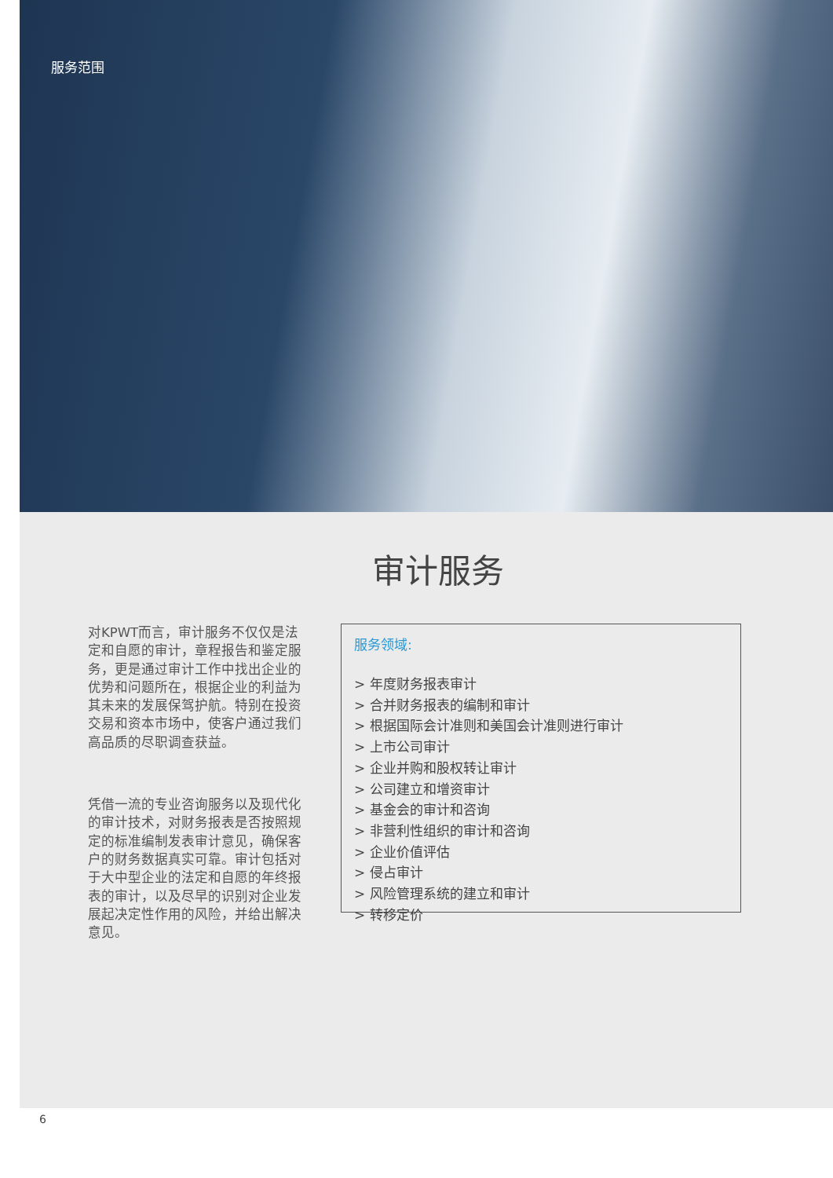服务范围
审计服务
对KPWT而言，审计服务不仅仅是法定和自愿的审计，章程报告和鉴定服务，更是通过审计工作中找出企业的优势和问题所在，根据企业的利益为其未来的发展保驾护航。特别在投资交易和资本市场中，使客户通过我们高品质的尽职调查获益。
凭借一流的专业咨询服务以及现代化的审计技术，对财务报表是否按照规定的标准编制发表审计意见，确保客户的财务数据真实可靠。审计包括对于大中型企业的法定和自愿的年终报表的审计，以及尽早的识别对企业发展起决定性作用的风险，并给出解决意见。
服务领域:
> 年度财务报表审计
> 合并财务报表的编制和审计
> 根据国际会计准则和美国会计准则进行审计
> 上市公司审计
> 企业并购和股权转让审计
> 公司建立和增资审计
> 基金会的审计和咨询
> 非营利性组织的审计和咨询
> 企业价值评估
> 侵占审计
> 风险管理系统的建立和审计
> 转移定价
6